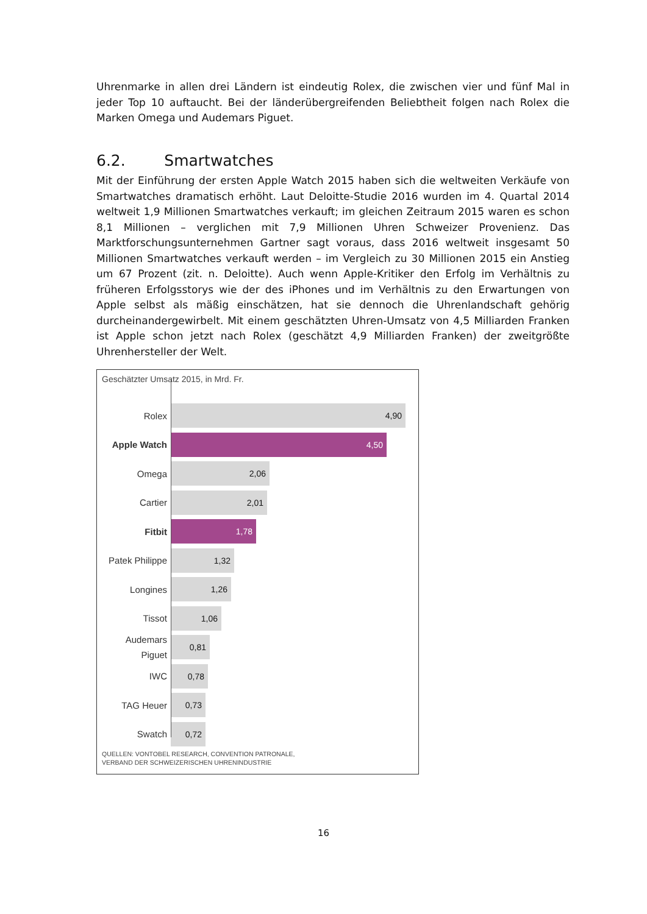Uhrenmarke in allen drei Ländern ist eindeutig Rolex, die zwischen vier und fünf Mal in jeder Top 10 auftaucht. Bei der länderübergreifenden Beliebtheit folgen nach Rolex die Marken Omega und Audemars Piguet.
6.2. Smartwatches
Mit der Einführung der ersten Apple Watch 2015 haben sich die weltweiten Verkäufe von Smartwatches dramatisch erhöht. Laut Deloitte-Studie 2016 wurden im 4. Quartal 2014 weltweit 1,9 Millionen Smartwatches verkauft; im gleichen Zeitraum 2015 waren es schon 8,1 Millionen – verglichen mit 7,9 Millionen Uhren Schweizer Provenienz. Das Marktforschungsunternehmen Gartner sagt voraus, dass 2016 weltweit insgesamt 50 Millionen Smartwatches verkauft werden – im Vergleich zu 30 Millionen 2015 ein Anstieg um 67 Prozent (zit. n. Deloitte). Auch wenn Apple-Kritiker den Erfolg im Verhältnis zu früheren Erfolgsstorys wie der des iPhones und im Verhältnis zu den Erwartungen von Apple selbst als mäßig einschätzen, hat sie dennoch die Uhrenlandschaft gehörig durcheinandergewirbelt. Mit einem geschätzten Uhren-Umsatz von 4,5 Milliarden Franken ist Apple schon jetzt nach Rolex (geschätzt 4,9 Milliarden Franken) der zweitgrößte Uhrenhersteller der Welt.
Geschätzter Umsatz 2015, in Mrd. Fr.
Rolex
4,90
Apple Watch
4,50
Omega
2,06
Cartier
2,01
Fitbit
1,78
Patek Philippe
1,32
Longines
1,26
Tissot
1,06
Audemars Piguet
0,81
IWC
0,78
TAG Heuer
0,73
Swatch
0,72
QUELLEN: VONTOBEL RESEARCH, CONVENTION PATRONALE,
VERBAND DER SCHWEIZERISCHEN UHRENINDUSTRIE
16